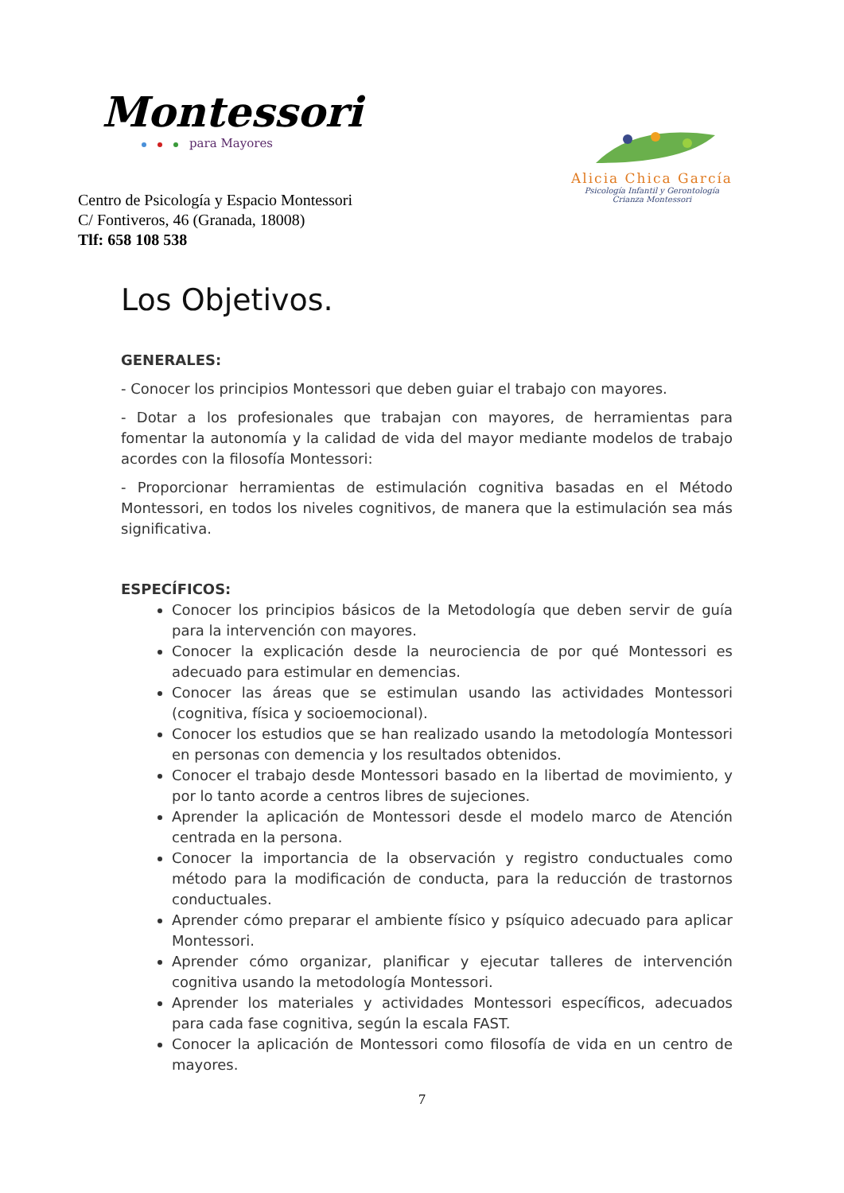Montessori
para Mayores
Centro de Psicología y Espacio Montessori
C/ Fontiveros, 46 (Granada, 18008)
Tlf: 658 108 538
Alicia Chica García
Psicología Infantil y Gerontología
Crianza Montessori
Los Objetivos.
GENERALES:
- Conocer los principios Montessori que deben guiar el trabajo con mayores.
- Dotar a los profesionales que trabajan con mayores, de herramientas para fomentar la autonomía y la calidad de vida del mayor mediante modelos de trabajo acordes con la filosofía Montessori:
- Proporcionar herramientas de estimulación cognitiva basadas en el Método Montessori, en todos los niveles cognitivos, de manera que la estimulación sea más significativa.
ESPECÍFICOS:
Conocer los principios básicos de la Metodología que deben servir de guía para la intervención con mayores.
Conocer la explicación desde la neurociencia de por qué Montessori es adecuado para estimular en demencias.
Conocer las áreas que se estimulan usando las actividades Montessori (cognitiva, física y socioemocional).
Conocer los estudios que se han realizado usando la metodología Montessori en personas con demencia y los resultados obtenidos.
Conocer el trabajo desde Montessori basado en la libertad de movimiento, y por lo tanto acorde a centros libres de sujeciones.
Aprender la aplicación de Montessori desde el modelo marco de Atención centrada en la persona.
Conocer la importancia de la observación y registro conductuales como método para la modificación de conducta, para la reducción de trastornos conductuales.
Aprender cómo preparar el ambiente físico y psíquico adecuado para aplicar Montessori.
Aprender cómo organizar, planificar y ejecutar talleres de intervención cognitiva usando la metodología Montessori.
Aprender los materiales y actividades Montessori específicos, adecuados para cada fase cognitiva, según la escala FAST.
Conocer la aplicación de Montessori como filosofía de vida en un centro de mayores.
7